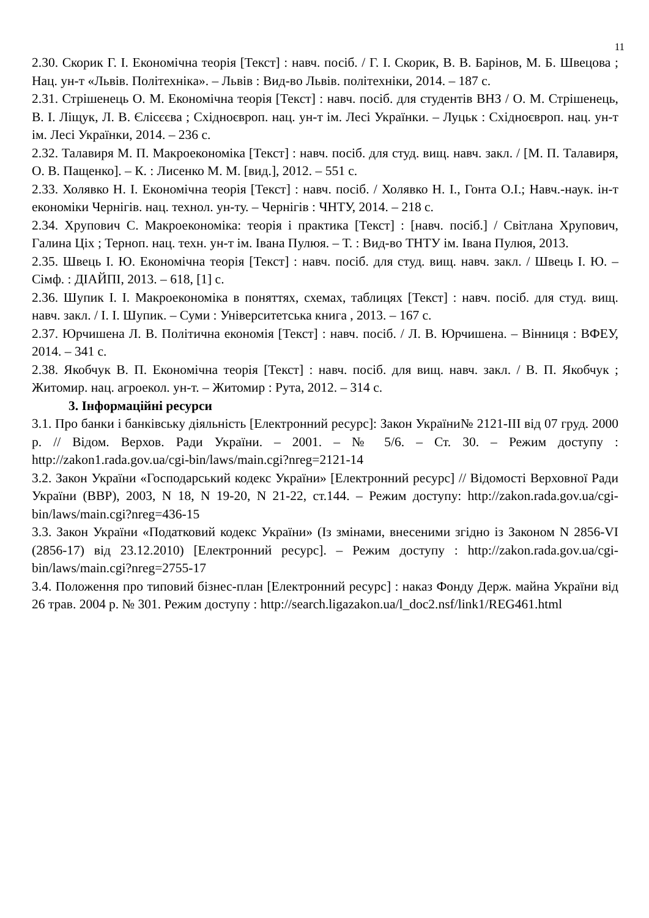11
2.30. Скорик Г. І. Економічна теорія [Текст] : навч. посіб. / Г. І. Скорик, В. В. Барінов, М. Б. Швецова ; Нац. ун-т «Львів. Політехніка». – Львів : Вид-во Львів. політехніки, 2014. – 187 с.
2.31. Стрішенець О. М. Економічна теорія [Текст] : навч. посіб. для студентів ВНЗ / О. М. Стрішенець, В. І. Ліщук, Л. В. Єлісєєва ; Східноєвроп. нац. ун-т ім. Лесі Українки. – Луцьк : Східноєвроп. нац. ун-т ім. Лесі Українки, 2014. – 236 с.
2.32. Талавиря М. П. Макроекономіка [Текст] : навч. посіб. для студ. вищ. навч. закл. / [М. П. Талавиря, О. В. Пащенко]. – К. : Лисенко М. М. [вид.], 2012. – 551 с.
2.33. Холявко Н. І. Економічна теорія [Текст] : навч. посіб. / Холявко Н. І., Гонта О.І.; Навч.-наук. ін-т економіки Чернігів. нац. технол. ун-ту. – Чернігів : ЧНТУ, 2014. – 218 с.
2.34. Хрупович С. Макроекономіка: теорія і практика [Текст] : [навч. посіб.] / Світлана Хрупович, Галина Ціх ; Терноп. нац. техн. ун-т ім. Івана Пулюя. – Т. : Вид-во ТНТУ ім. Івана Пулюя, 2013.
2.35. Швець І. Ю. Економічна теорія [Текст] : навч. посіб. для студ. вищ. навч. закл. / Швець І. Ю. – Сімф. : ДІАЙПІ, 2013. – 618, [1] с.
2.36. Шупик І. І. Макроекономіка в поняттях, схемах, таблицях [Текст] : навч. посіб. для студ. вищ. навч. закл. / І. І. Шупик. – Суми : Університетська книга , 2013. – 167 с.
2.37. Юрчишена Л. В. Політична економія [Текст] : навч. посіб. / Л. В. Юрчишена. – Вінниця : ВФЕУ, 2014. – 341 с.
2.38. Якобчук В. П. Економічна теорія [Текст] : навч. посіб. для вищ. навч. закл. / В. П. Якобчук ; Житомир. нац. агроекол. ун-т. – Житомир : Рута, 2012. – 314 с.
3. Інформаційні ресурси
3.1. Про банки і банківську діяльність [Електронний ресурс]: Закон України№ 2121-ІІІ від 07 груд. 2000 р. // Відом. Верхов. Ради України. – 2001. – № 5/6. – Ст. 30. – Режим доступу : http://zakon1.rada.gov.ua/cgi-bin/laws/main.cgi?nreg=2121-14
3.2. Закон України «Господарський кодекс України» [Електронний ресурс] // Відомості Верховної Ради України (ВВР), 2003, N 18, N 19-20, N 21-22, ст.144. – Режим доступу: http://zakon.rada.gov.ua/cgi-bin/laws/main.cgi?nreg=436-15
3.3. Закон України «Податковий кодекс України» (Із змінами, внесеними згідно із Законом N 2856-VI (2856-17) від 23.12.2010) [Електронний ресурс]. – Режим доступу : http://zakon.rada.gov.ua/cgi-bin/laws/main.cgi?nreg=2755-17
3.4. Положення про типовий бізнес-план [Електронний ресурс] : наказ Фонду Держ. майна України від 26 трав. 2004 р. № 301. Режим доступу : http://search.ligazakon.ua/l_doc2.nsf/link1/REG461.html